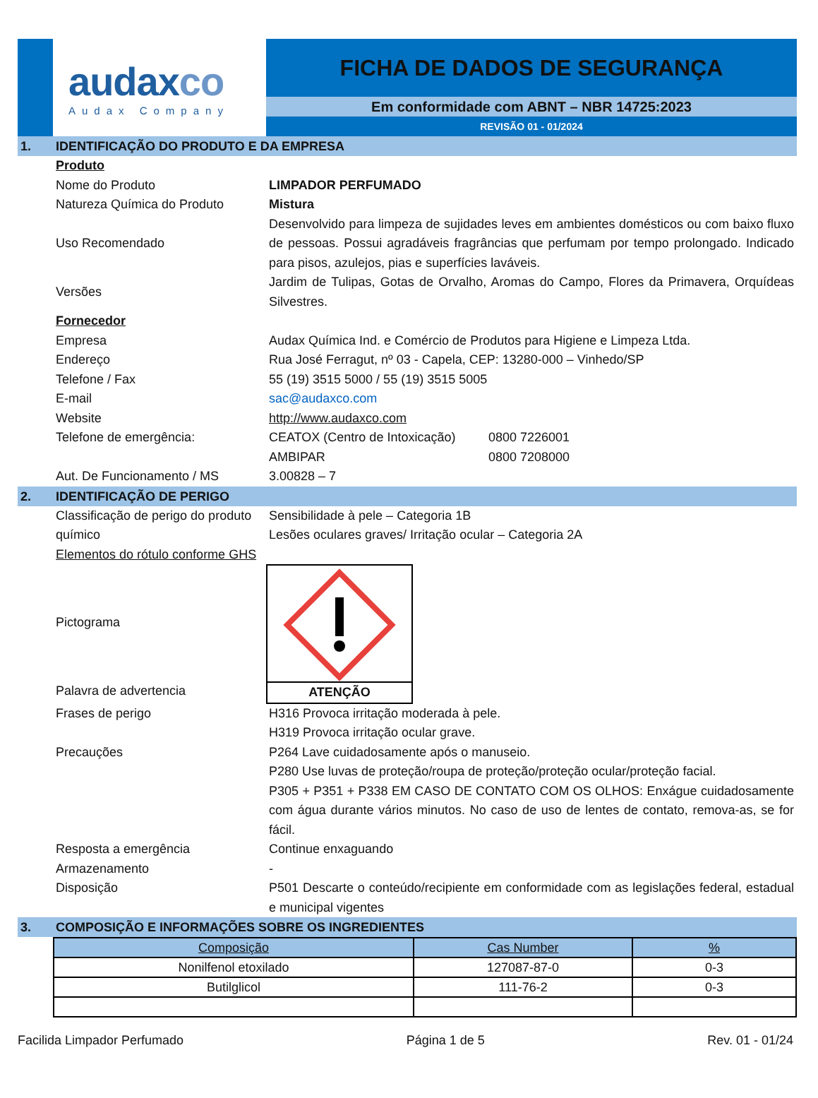audaxco
Audax Company
FICHA DE DADOS DE SEGURANÇA
Em conformidade com ABNT – NBR 14725:2023
REVISÃO 01 - 01/2024
1. IDENTIFICAÇÃO DO PRODUTO E DA EMPRESA
Produto
Nome do Produto LIMPADOR PERFUMADO
Natureza Química do Produto Mistura
Uso Recomendado
Desenvolvido para limpeza de sujidades leves em ambientes domésticos ou com baixo fluxo de pessoas. Possui agradáveis fragrâncias que perfumam por tempo prolongado. Indicado para pisos, azulejos, pias e superfícies laváveis.
Versões
Jardim de Tulipas, Gotas de Orvalho, Aromas do Campo, Flores da Primavera, Orquídeas Silvestres.
Fornecedor
Empresa Audax Química Ind. e Comércio de Produtos para Higiene e Limpeza Ltda.
Endereço Rua José Ferragut, nº 03 - Capela, CEP: 13280-000 – Vinhedo/SP
Telefone / Fax 55 (19) 3515 5000 / 55 (19) 3515 5005
E-mail sac@audaxco.com
Website http://www.audaxco.com
Telefone de emergência: CEATOX (Centro de Intoxicação) 0800 7226001
AMBIPAR 0800 7208000
Aut. De Funcionamento / MS 3.00828 – 7
2. IDENTIFICAÇÃO DE PERIGO
Classificação de perigo do produto químico
Sensibilidade à pele – Categoria 1B
Lesões oculares graves/ Irritação ocular – Categoria 2A
Elementos do rótulo conforme GHS
Pictograma
Palavra de advertencia ATENÇÃO
Frases de perigo H316 Provoca irritação moderada à pele.
H319 Provoca irritação ocular grave.
Precauções P264 Lave cuidadosamente após o manuseio.
P280 Use luvas de proteção/roupa de proteção/proteção ocular/proteção facial.
P305 + P351 + P338 EM CASO DE CONTATO COM OS OLHOS: Enxágue cuidadosamente com água durante vários minutos. No caso de uso de lentes de contato, remova-as, se for fácil.
Resposta a emergência Continue enxaguando
Armazenamento -
Disposição P501 Descarte o conteúdo/recipiente em conformidade com as legislações federal, estadual e municipal vigentes
3. COMPOSIÇÃO E INFORMAÇÕES SOBRE OS INGREDIENTES
| Composição | Cas Number | % |
| --- | --- | --- |
| Nonilfenol etoxilado | 127087-87-0 | 0-3 |
| Butilglicol | 111-76-2 | 0-3 |
Facilida Limpador Perfumado Página 1 de 5 Rev. 01 - 01/24